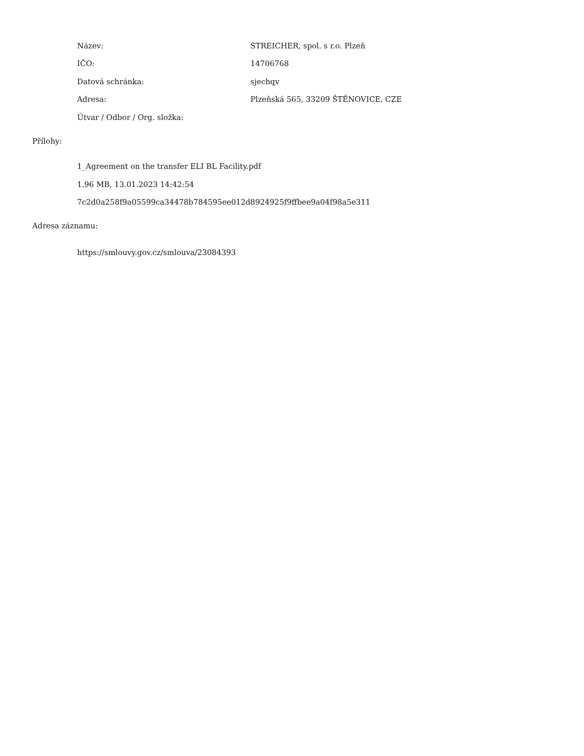Název: STREICHER, spol. s r.o. Plzeň
IČO: 14706768
Datová schránka: sjechqv
Adresa: Plzeňská 565, 33209 ŠTĚNOVICE, CZE
Útvar / Odbor / Org. složka:
Přílohy:
1_Agreement on the transfer ELI BL Facility.pdf
1.96 MB, 13.01.2023 14:42:54
7c2d0a258f9a05599ca34478b784595ee012d8924925f9ffbee9a04f98a5e311
Adresa záznamu:
https://smlouvy.gov.cz/smlouva/23084393